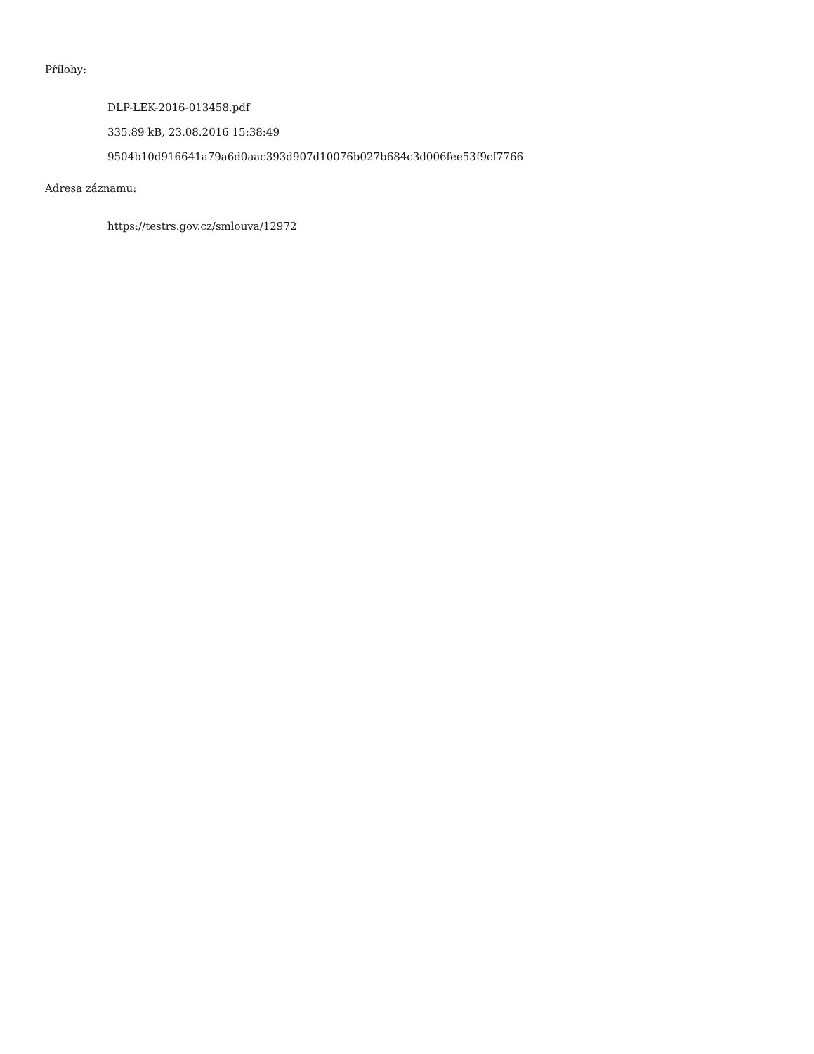Přílohy:
DLP-LEK-2016-013458.pdf
335.89 kB, 23.08.2016 15:38:49
9504b10d916641a79a6d0aac393d907d10076b027b684c3d006fee53f9cf7766
Adresa záznamu:
https://testrs.gov.cz/smlouva/12972